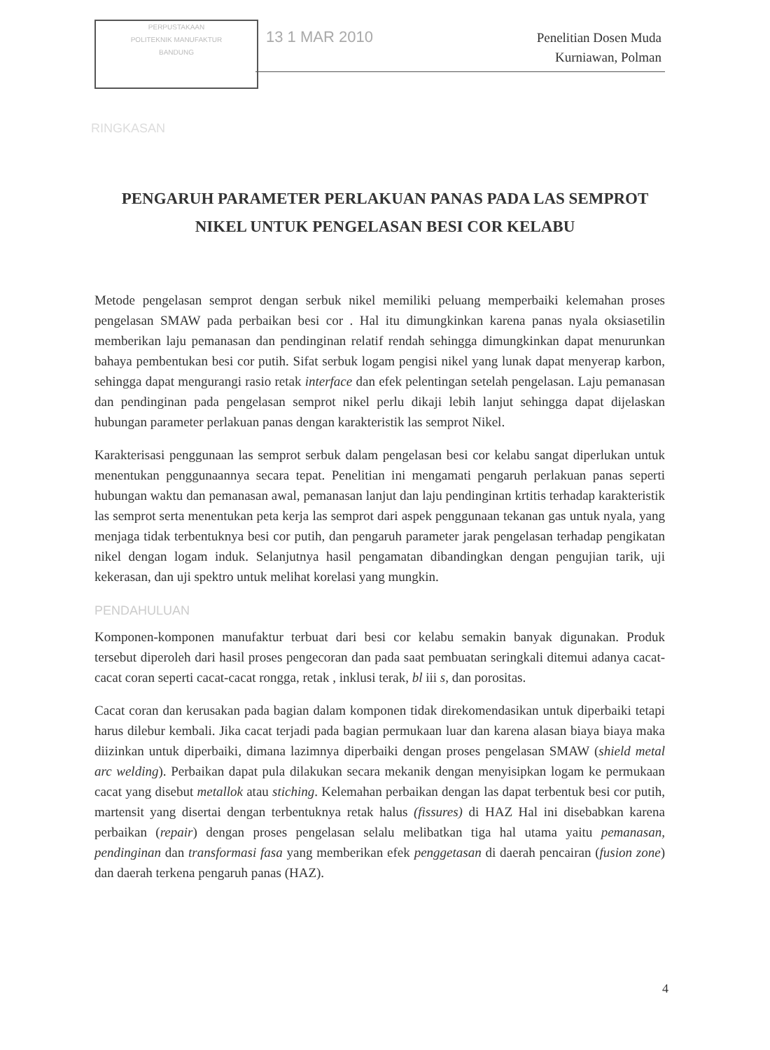PERPUSTAKAAN
POLITEKNIK MANUFAKTUR
BANDUNG
13 1 MAR 2010
Penelitian Dosen Muda
Kurniawan, Polman
RINGKASAN
PENGARUH PARAMETER PERLAKUAN PANAS PADA LAS SEMPROT NIKEL UNTUK PENGELASAN BESI COR KELABU
Metode pengelasan semprot dengan serbuk nikel memiliki peluang memperbaiki kelemahan proses pengelasan SMAW pada perbaikan besi cor . Hal itu dimungkinkan karena panas nyala oksiasetilin memberikan laju pemanasan dan pendinginan relatif rendah sehingga dimungkinkan dapat menurunkan bahaya pembentukan besi cor putih. Sifat serbuk logam pengisi nikel yang lunak dapat menyerap karbon, sehingga dapat mengurangi rasio retak interface dan efek pelentingan setelah pengelasan. Laju pemanasan dan pendinginan pada pengelasan semprot nikel perlu dikaji lebih lanjut sehingga dapat dijelaskan hubungan parameter perlakuan panas dengan karakteristik las semprot Nikel.
Karakterisasi penggunaan las semprot serbuk dalam pengelasan besi cor kelabu sangat diperlukan untuk menentukan penggunaannya secara tepat. Penelitian ini mengamati pengaruh perlakuan panas seperti hubungan waktu dan pemanasan awal, pemanasan lanjut dan laju pendinginan krtitis terhadap karakteristik las semprot serta menentukan peta kerja las semprot dari aspek penggunaan tekanan gas untuk nyala, yang menjaga tidak terbentuknya besi cor putih, dan pengaruh parameter jarak pengelasan terhadap pengikatan nikel dengan logam induk. Selanjutnya hasil pengamatan dibandingkan dengan pengujian tarik, uji kekerasan, dan uji spektro untuk melihat korelasi yang mungkin.
PENDAHULUAN
Komponen-komponen manufaktur terbuat dari besi cor kelabu semakin banyak digunakan. Produk tersebut diperoleh dari hasil proses pengecoran dan pada saat pembuatan seringkali ditemui adanya cacat-cacat coran seperti cacat-cacat rongga, retak , inklusi terak, bl iii s, dan porositas.
Cacat coran dan kerusakan pada bagian dalam komponen tidak direkomendasikan untuk diperbaiki tetapi harus dilebur kembali. Jika cacat terjadi pada bagian permukaan luar dan karena alasan biaya biaya maka diizinkan untuk diperbaiki, dimana lazimnya diperbaiki dengan proses pengelasan SMAW (shield metal arc welding). Perbaikan dapat pula dilakukan secara mekanik dengan menyisipkan logam ke permukaan cacat yang disebut metallok atau stiching. Kelemahan perbaikan dengan las dapat terbentuk besi cor putih, martensit yang disertai dengan terbentuknya retak halus (fissures) di HAZ Hal ini disebabkan karena perbaikan (repair) dengan proses pengelasan selalu melibatkan tiga hal utama yaitu pemanasan, pendinginan dan transformasi fasa yang memberikan efek penggetasan di daerah pencairan (fusion zone) dan daerah terkena pengaruh panas (HAZ).
4